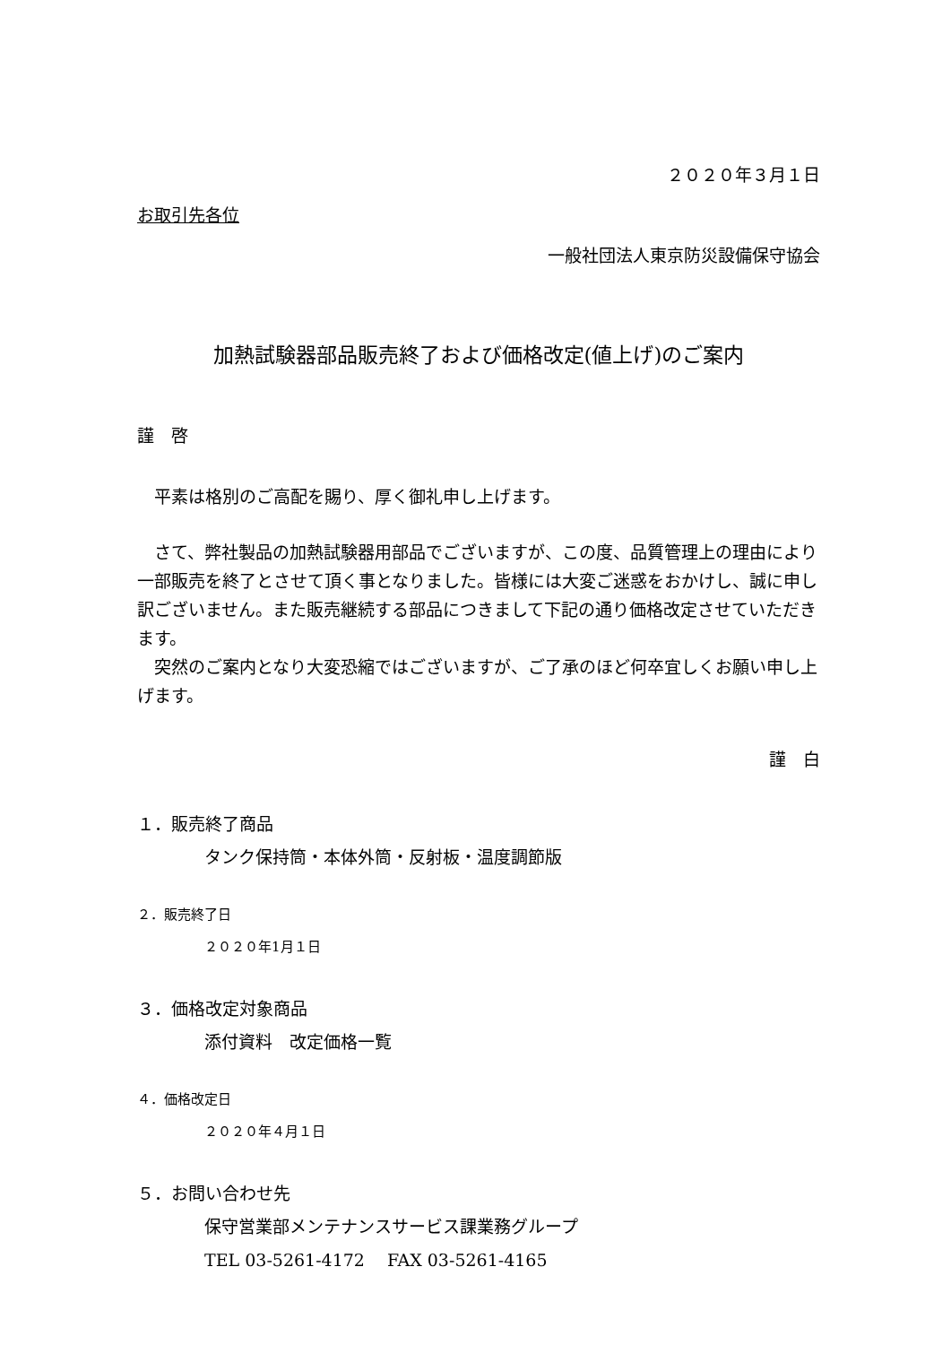２０２０年３月１日
お取引先各位
一般社団法人東京防災設備保守協会
加熱試験器部品販売終了および価格改定(値上げ)のご案内
謹　啓
　平素は格別のご高配を賜り、厚く御礼申し上げます。
　さて、弊社製品の加熱試験器用部品でございますが、この度、品質管理上の理由により一部販売を終了とさせて頂く事となりました。皆様には大変ご迷惑をおかけし、誠に申し訳ございません。また販売継続する部品につきまして下記の通り価格改定させていただきます。
　突然のご案内となり大変恐縮ではございますが、ご了承のほど何卒宜しくお願い申し上げます。
謹　白
１．販売終了商品
タンク保持筒・本体外筒・反射板・温度調節版
２．販売終了日
２０２０年1月１日
３．価格改定対象商品
添付資料　改定価格一覧
４．価格改定日
２０２０年４月１日
５．お問い合わせ先
保守営業部メンテナンスサービス課業務グループ
TEL 03-5261-4172　 FAX 03-5261-4165